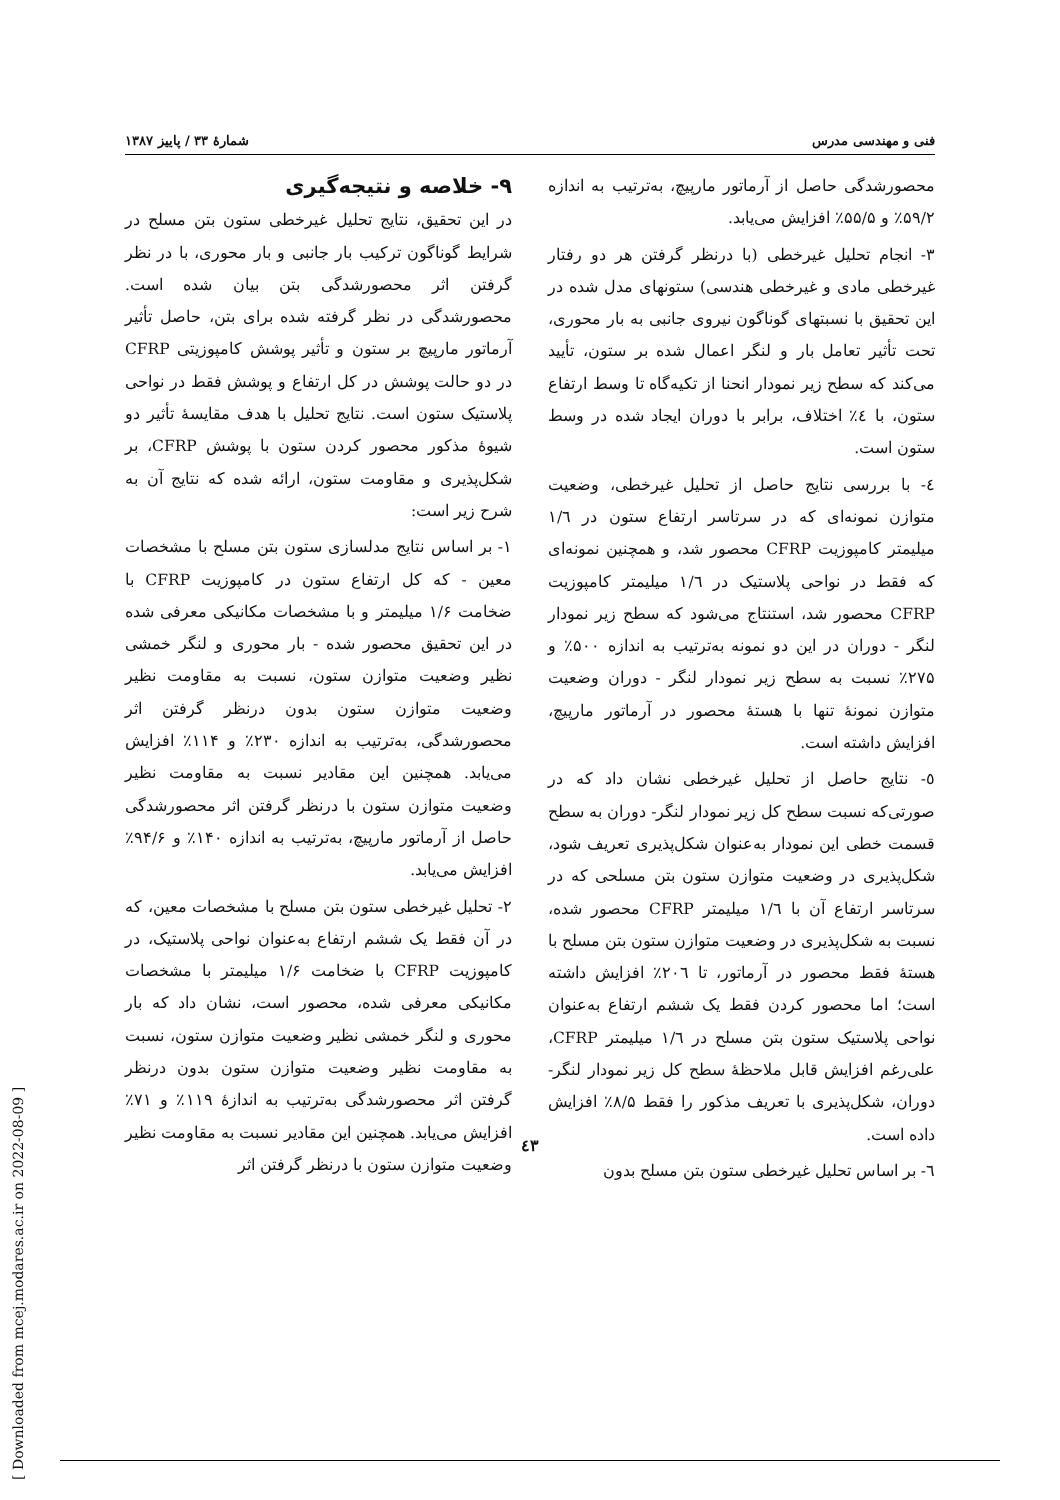فنی و مهندسی مدرس شمارهٔ ۳۳ / پاییز ۱۳۸۷
۹- خلاصه و نتیجه‌گیری
در این تحقیق، نتایج تحلیل غیرخطی ستون بتن مسلح در شرایط گوناگون ترکیب بار جانبی و بار محوری، با در نظر گرفتن اثر محصورشدگی بتن بیان شده است. محصورشدگی در نظر گرفته شده برای بتن، حاصل تأثیر آرماتور مارپیچ بر ستون و تأثیر پوشش کامپوزیتی CFRP در دو حالت پوشش در کل ارتفاع و پوشش فقط در نواحی پلاستیک ستون است. نتایج تحلیل با هدف مقایسهٔ تأثیر دو شیوهٔ مذکور محصور کردن ستون با پوشش CFRP، بر شکل‌پذیری و مقاومت ستون، ارائه شده که نتایج آن به شرح زیر است:
۱- بر اساس نتایج مدلسازی ستون بتن مسلح با مشخصات معین - که کل ارتفاع ستون در کامپوزیت CFRP با ضخامت ۱/۶ میلیمتر و با مشخصات مکانیکی معرفی شده در این تحقیق محصور شده - بار محوری و لنگر خمشی نظیر وضعیت متوازن ستون، نسبت به مقاومت نظیر وضعیت متوازن ستون بدون درنظر گرفتن اثر محصورشدگی، به‌ترتیب به اندازه ۲۳۰٪ و ۱۱۴٪ افزایش می‌یابد. همچنین این مقادیر نسبت به مقاومت نظیر وضعیت متوازن ستون با درنظر گرفتن اثر محصورشدگی حاصل از آرماتور مارپیچ، به‌ترتیب به اندازه ۱۴۰٪ و ۹۴/۶٪ افزایش می‌یابد.
۲- تحلیل غیرخطی ستون بتن مسلح با مشخصات معین، که در آن فقط یک ششم ارتفاع به‌عنوان نواحی پلاستیک، در کامپوزیت CFRP با ضخامت ۱/۶ میلیمتر با مشخصات مکانیکی معرفی شده، محصور است، نشان داد که بار محوری و لنگر خمشی نظیر وضعیت متوازن ستون، نسبت به مقاومت نظیر وضعیت متوازن ستون بدون درنظر گرفتن اثر محصورشدگی به‌ترتیب به اندازهٔ ۱۱۹٪ و ۷۱٪ افزایش می‌یابد. همچنین این مقادیر نسبت به مقاومت نظیر وضعیت متوازن ستون با درنظر گرفتن اثر
محصورشدگی حاصل از آرماتور مارپیچ، به‌ترتیب به اندازه ۵۹/۲٪ و ۵۵/۵٪ افزایش می‌یابد.
۳- انجام تحلیل غیرخطی (با درنظر گرفتن هر دو رفتار غیرخطی مادی و غیرخطی هندسی) ستونهای مدل شده در این تحقیق با نسبتهای گوناگون نیروی جانبی به بار محوری، تحت تأثیر تعامل بار و لنگر اعمال شده بر ستون، تأیید می‌کند که سطح زیر نمودار انحنا از تکیه‌گاه تا وسط ارتفاع ستون، با ٤٪ اختلاف، برابر با دوران ایجاد شده در وسط ستون است.
٤- با بررسی نتایج حاصل از تحلیل غیرخطی، وضعیت متوازن نمونه‌ای که در سرتاسر ارتفاع ستون در ۱/٦ میلیمتر کامپوزیت CFRP محصور شد، و همچنین نمونه‌ای که فقط در نواحی پلاستیک در ۱/٦ میلیمتر کامپوزیت CFRP محصور شد، استنتاج می‌شود که سطح زیر نمودار لنگر - دوران در این دو نمونه به‌ترتیب به اندازه ۵۰۰٪ و ۲۷۵٪ نسبت به سطح زیر نمودار لنگر - دوران وضعیت متوازن نمونهٔ تنها با هستهٔ محصور در آرماتور مارپیچ، افزایش داشته است.
٥- نتایج حاصل از تحلیل غیرخطی نشان داد که در صورتی‌که نسبت سطح کل زیر نمودار لنگر- دوران به سطح قسمت خطی این نمودار به‌عنوان شکل‌پذیری تعریف شود، شکل‌پذیری در وضعیت متوازن ستون بتن مسلحی که در سرتاسر ارتفاع آن با ۱/٦ میلیمتر CFRP محصور شده، نسبت به شکل‌پذیری در وضعیت متوازن ستون بتن مسلح با هستهٔ فقط محصور در آرماتور، تا ۲۰٦٪ افزایش داشته است؛ اما محصور کردن فقط یک ششم ارتفاع به‌عنوان نواحی پلاستیک ستون بتن مسلح در ۱/٦ میلیمتر CFRP، علی‌رغم افزایش قابل ملاحظهٔ سطح کل زیر نمودار لنگر- دوران، شکل‌پذیری با تعریف مذکور را فقط ۸/۵٪ افزایش داده است.
٦- بر اساس تحلیل غیرخطی ستون بتن مسلح بدون
٤۳
[ Downloaded from mcej.modares.ac.ir on 2022-08-09 ]